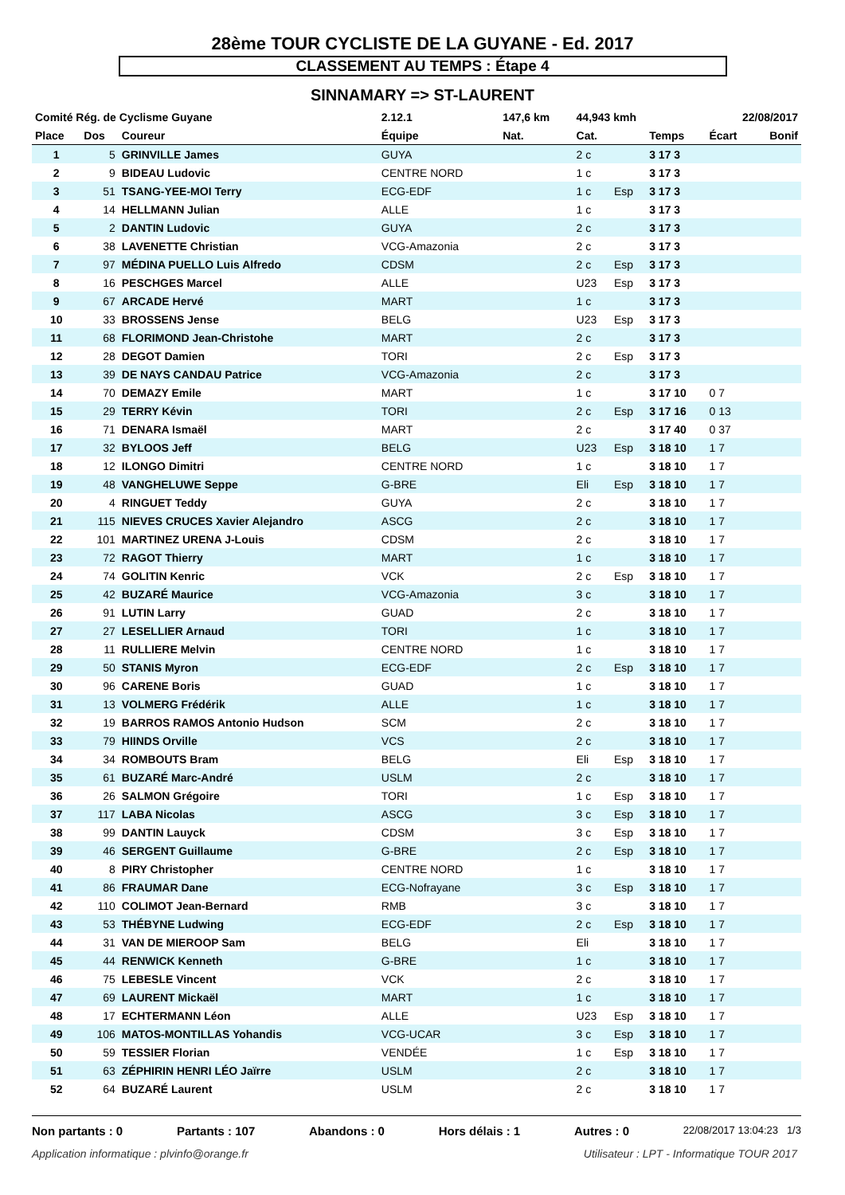28ème TOUR CYCLISTE DE LA GUYANE - Ed. 2017
CLASSEMENT AU TEMPS : Étape 4
SINNAMARY => ST-LAURENT
| Comité Rég. de Cyclisme Guyane | | | 2.12.1 | 147,6 km | 44,943 kmh | | | 22/08/2017 | |
| Place | Dos | Coureur | Équipe | Nat. | Cat. | | Temps | Écart | Bonif |
| 1 | 5 | GRINVILLE James | GUYA | | 2 c | | 3 17 3 | | |
| 2 | 9 | BIDEAU Ludovic | CENTRE NORD | | 1 c | | 3 17 3 | | |
| 3 | 51 | TSANG-YEE-MOI Terry | ECG-EDF | | 1 c | Esp | 3 17 3 | | |
| 4 | 14 | HELLMANN Julian | ALLE | | 1 c | | 3 17 3 | | |
| 5 | 2 | DANTIN Ludovic | GUYA | | 2 c | | 3 17 3 | | |
| 6 | 38 | LAVENETTE Christian | VCG-Amazonia | | 2 c | | 3 17 3 | | |
| 7 | 97 | MÉDINA PUELLO Luis Alfredo | CDSM | | 2 c | Esp | 3 17 3 | | |
| 8 | 16 | PESCHGES Marcel | ALLE | | U23 | Esp | 3 17 3 | | |
| 9 | 67 | ARCADE Hervé | MART | | 1 c | | 3 17 3 | | |
| 10 | 33 | BROSSENS Jense | BELG | | U23 | Esp | 3 17 3 | | |
| 11 | 68 | FLORIMOND Jean-Christohe | MART | | 2 c | | 3 17 3 | | |
| 12 | 28 | DEGOT Damien | TORI | | 2 c | Esp | 3 17 3 | | |
| 13 | 39 | DE NAYS CANDAU Patrice | VCG-Amazonia | | 2 c | | 3 17 3 | | |
| 14 | 70 | DEMAZY Emile | MART | | 1 c | | 3 17 10 | 0 7 | |
| 15 | 29 | TERRY Kévin | TORI | | 2 c | Esp | 3 17 16 | 0 13 | |
| 16 | 71 | DENARA Ismaël | MART | | 2 c | | 3 17 40 | 0 37 | |
| 17 | 32 | BYLOOS Jeff | BELG | | U23 | Esp | 3 18 10 | 1 7 | |
| 18 | 12 | ILONGO Dimitri | CENTRE NORD | | 1 c | | 3 18 10 | 1 7 | |
| 19 | 48 | VANGHELUWE Seppe | G-BRE | | Eli | Esp | 3 18 10 | 1 7 | |
| 20 | 4 | RINGUET Teddy | GUYA | | 2 c | | 3 18 10 | 1 7 | |
| 21 | 115 | NIEVES CRUCES Xavier Alejandro | ASCG | | 2 c | | 3 18 10 | 1 7 | |
| 22 | 101 | MARTINEZ URENA J-Louis | CDSM | | 2 c | | 3 18 10 | 1 7 | |
| 23 | 72 | RAGOT Thierry | MART | | 1 c | | 3 18 10 | 1 7 | |
| 24 | 74 | GOLITIN Kenric | VCK | | 2 c | Esp | 3 18 10 | 1 7 | |
| 25 | 42 | BUZARÉ Maurice | VCG-Amazonia | | 3 c | | 3 18 10 | 1 7 | |
| 26 | 91 | LUTIN Larry | GUAD | | 2 c | | 3 18 10 | 1 7 | |
| 27 | 27 | LESELLIER Arnaud | TORI | | 1 c | | 3 18 10 | 1 7 | |
| 28 | 11 | RULLIERE Melvin | CENTRE NORD | | 1 c | | 3 18 10 | 1 7 | |
| 29 | 50 | STANIS Myron | ECG-EDF | | 2 c | Esp | 3 18 10 | 1 7 | |
| 30 | 96 | CARENE Boris | GUAD | | 1 c | | 3 18 10 | 1 7 | |
| 31 | 13 | VOLMERG Frédérik | ALLE | | 1 c | | 3 18 10 | 1 7 | |
| 32 | 19 | BARROS RAMOS Antonio Hudson | SCM | | 2 c | | 3 18 10 | 1 7 | |
| 33 | 79 | HIINDS Orville | VCS | | 2 c | | 3 18 10 | 1 7 | |
| 34 | 34 | ROMBOUTS Bram | BELG | | Eli | Esp | 3 18 10 | 1 7 | |
| 35 | 61 | BUZARÉ Marc-André | USLM | | 2 c | | 3 18 10 | 1 7 | |
| 36 | 26 | SALMON Grégoire | TORI | | 1 c | Esp | 3 18 10 | 1 7 | |
| 37 | 117 | LABA Nicolas | ASCG | | 3 c | Esp | 3 18 10 | 1 7 | |
| 38 | 99 | DANTIN Lauyck | CDSM | | 3 c | Esp | 3 18 10 | 1 7 | |
| 39 | 46 | SERGENT Guillaume | G-BRE | | 2 c | Esp | 3 18 10 | 1 7 | |
| 40 | 8 | PIRY Christopher | CENTRE NORD | | 1 c | | 3 18 10 | 1 7 | |
| 41 | 86 | FRAUMAR Dane | ECG-Nofrayane | | 3 c | Esp | 3 18 10 | 1 7 | |
| 42 | 110 | COLIMOT Jean-Bernard | RMB | | 3 c | | 3 18 10 | 1 7 | |
| 43 | 53 | THÉBYNE Ludwing | ECG-EDF | | 2 c | Esp | 3 18 10 | 1 7 | |
| 44 | 31 | VAN DE MIEROOP Sam | BELG | | Eli | | 3 18 10 | 1 7 | |
| 45 | 44 | RENWICK Kenneth | G-BRE | | 1 c | | 3 18 10 | 1 7 | |
| 46 | 75 | LEBESLE Vincent | VCK | | 2 c | | 3 18 10 | 1 7 | |
| 47 | 69 | LAURENT Mickaël | MART | | 1 c | | 3 18 10 | 1 7 | |
| 48 | 17 | ECHTERMANN Léon | ALLE | | U23 | Esp | 3 18 10 | 1 7 | |
| 49 | 106 | MATOS-MONTILLAS Yohandis | VCG-UCAR | | 3 c | Esp | 3 18 10 | 1 7 | |
| 50 | 59 | TESSIER Florian | VENDÉE | | 1 c | Esp | 3 18 10 | 1 7 | |
| 51 | 63 | ZÉPHIRIN HENRI LÉO Jaïrre | USLM | | 2 c | | 3 18 10 | 1 7 | |
| 52 | 64 | BUZARÉ Laurent | USLM | | 2 c | | 3 18 10 | 1 7 | |
Non partants : 0 Partants : 107 Abandons : 0 Hors délais : 1 Autres : 0 22/08/2017 13:04:23 1/3
Application informatique : plvinfo@orange.fr Utilisateur : LPT - Informatique TOUR 2017